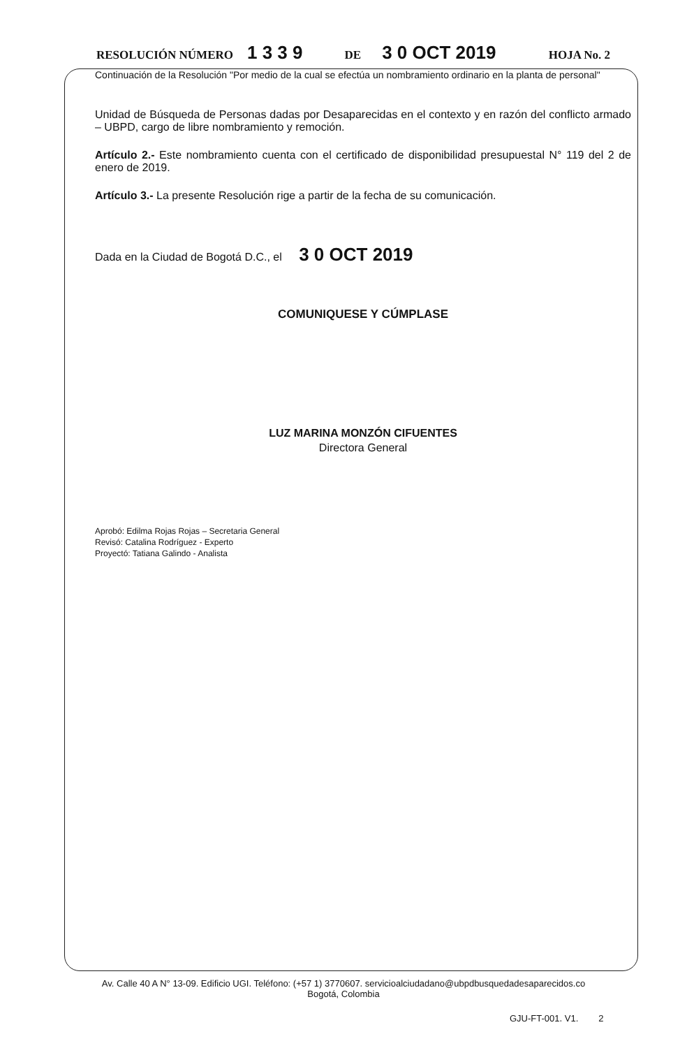RESOLUCIÓN NÚMERO 1 3 3 9 DE 3 0 OCT 2019 HOJA No. 2
Continuación de la Resolución "Por medio de la cual se efectúa un nombramiento ordinario en la planta de personal"
Unidad de Búsqueda de Personas dadas por Desaparecidas en el contexto y en razón del conflicto armado – UBPD, cargo de libre nombramiento y remoción.
Artículo 2.- Este nombramiento cuenta con el certificado de disponibilidad presupuestal N° 119 del 2 de enero de 2019.
Artículo 3.- La presente Resolución rige a partir de la fecha de su comunicación.
Dada en la Ciudad de Bogotá D.C., el 3 0 OCT 2019
COMUNIQUESE Y CÚMPLASE
LUZ MARINA MONZÓN CIFUENTES
Directora General
Aprobó: Edilma Rojas Rojas – Secretaria General
Revisó: Catalina Rodríguez - Experto
Proyectó: Tatiana Galindo - Analista
Av. Calle 40 A N° 13-09. Edificio UGI. Teléfono: (+57 1) 3770607. servicioalciudadano@ubpdbusquedadesaparecidos.co
Bogotá, Colombia
GJU-FT-001. V1. 2